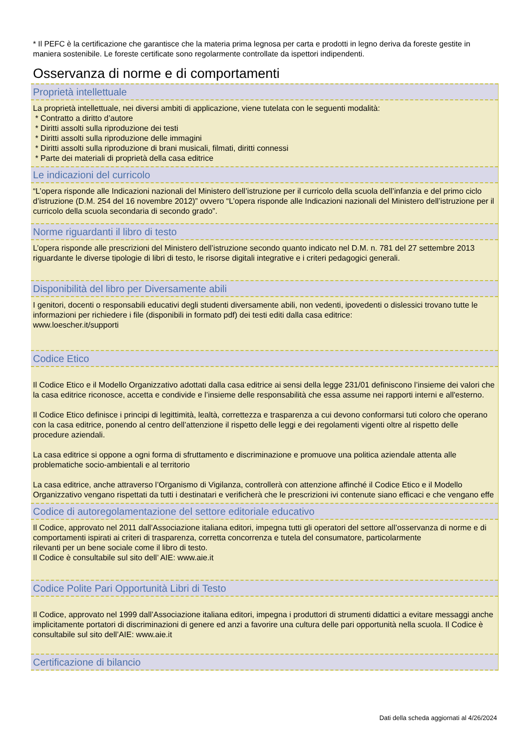* Il PEFC è la certificazione che garantisce che la materia prima legnosa per carta e prodotti in legno deriva da foreste gestite in maniera sostenibile. Le foreste certificate sono regolarmente controllate da ispettori indipendenti.
Osservanza di norme e di comportamenti
Proprietà intellettuale
La proprietà intellettuale, nei diversi ambiti di applicazione, viene tutelata con le seguenti modalità:
* Contratto a diritto d’autore
* Diritti assolti sulla riproduzione dei testi
* Diritti assolti sulla riproduzione delle immagini
* Diritti assolti sulla riproduzione di brani musicali, filmati, diritti connessi
* Parte dei materiali di proprietà della casa editrice
Le indicazioni del curricolo
“L’opera risponde alle Indicazioni nazionali del Ministero dell’istruzione per il curricolo della scuola dell’infanzia e del primo ciclo d’istruzione (D.M. 254 del 16 novembre 2012)” ovvero “L’opera risponde alle Indicazioni nazionali del Ministero dell’istruzione per il curricolo della scuola secondaria di secondo grado”.
Norme riguardanti il libro di testo
L’opera risponde alle prescrizioni del Ministero dell’istruzione secondo quanto indicato nel D.M. n. 781 del 27 settembre 2013 riguardante le diverse tipologie di libri di testo, le risorse digitali integrative e i criteri pedagogici generali.
Disponibilità del libro per Diversamente abili
I genitori, docenti o responsabili educativi degli studenti diversamente abili, non vedenti, ipovedenti o dislessici trovano tutte le informazioni per richiedere i file (disponibili in formato pdf) dei testi editi dalla casa editrice:
www.loescher.it/supporti
Codice Etico
Il Codice Etico e il Modello Organizzativo adottati dalla casa editrice ai sensi della legge 231/01 definiscono l’insieme dei valori che la casa editrice riconosce, accetta e condivide e l’insieme delle responsabilità che essa assume nei rapporti interni e all'esterno.
Il Codice Etico definisce i principi di legittimità, lealtà, correttezza e trasparenza a cui devono conformarsi tuti coloro che operano con la casa editrice, ponendo al centro dell’attenzione il rispetto delle leggi e dei regolamenti vigenti oltre al rispetto delle procedure aziendali.
La casa editrice si oppone a ogni forma di sfruttamento e discriminazione e promuove una politica aziendale attenta alle problematiche socio-ambientali e al territorio
La casa editrice, anche attraverso l’Organismo di Vigilanza, controllerà con attenzione affinché il Codice Etico e il Modello Organizzativo vengano rispettati da tutti i destinatari e verificherà che le prescrizioni ivi contenute siano efficaci e che vengano effe
Codice di autoregolamentazione del settore editoriale educativo
Il Codice, approvato nel 2011 dall’Associazione italiana editori, impegna tutti gli operatori del settore all’osservanza di norme e di comportamenti ispirati ai criteri di trasparenza, corretta concorrenza e tutela del consumatore, particolarmente
rilevanti per un bene sociale come il libro di testo.
Il Codice è consultabile sul sito dell’ AIE: www.aie.it
Codice Polite Pari Opportunità Libri di Testo
Il Codice, approvato nel 1999 dall’Associazione italiana editori, impegna i produttori di strumenti didattici a evitare messaggi anche implicitamente portatori di discriminazioni di genere ed anzi a favorire una cultura delle pari opportunità nella scuola. Il Codice è consultabile sul sito dell’AIE: www.aie.it
Certificazione di bilancio
Dati della scheda aggiornati al 4/26/2024